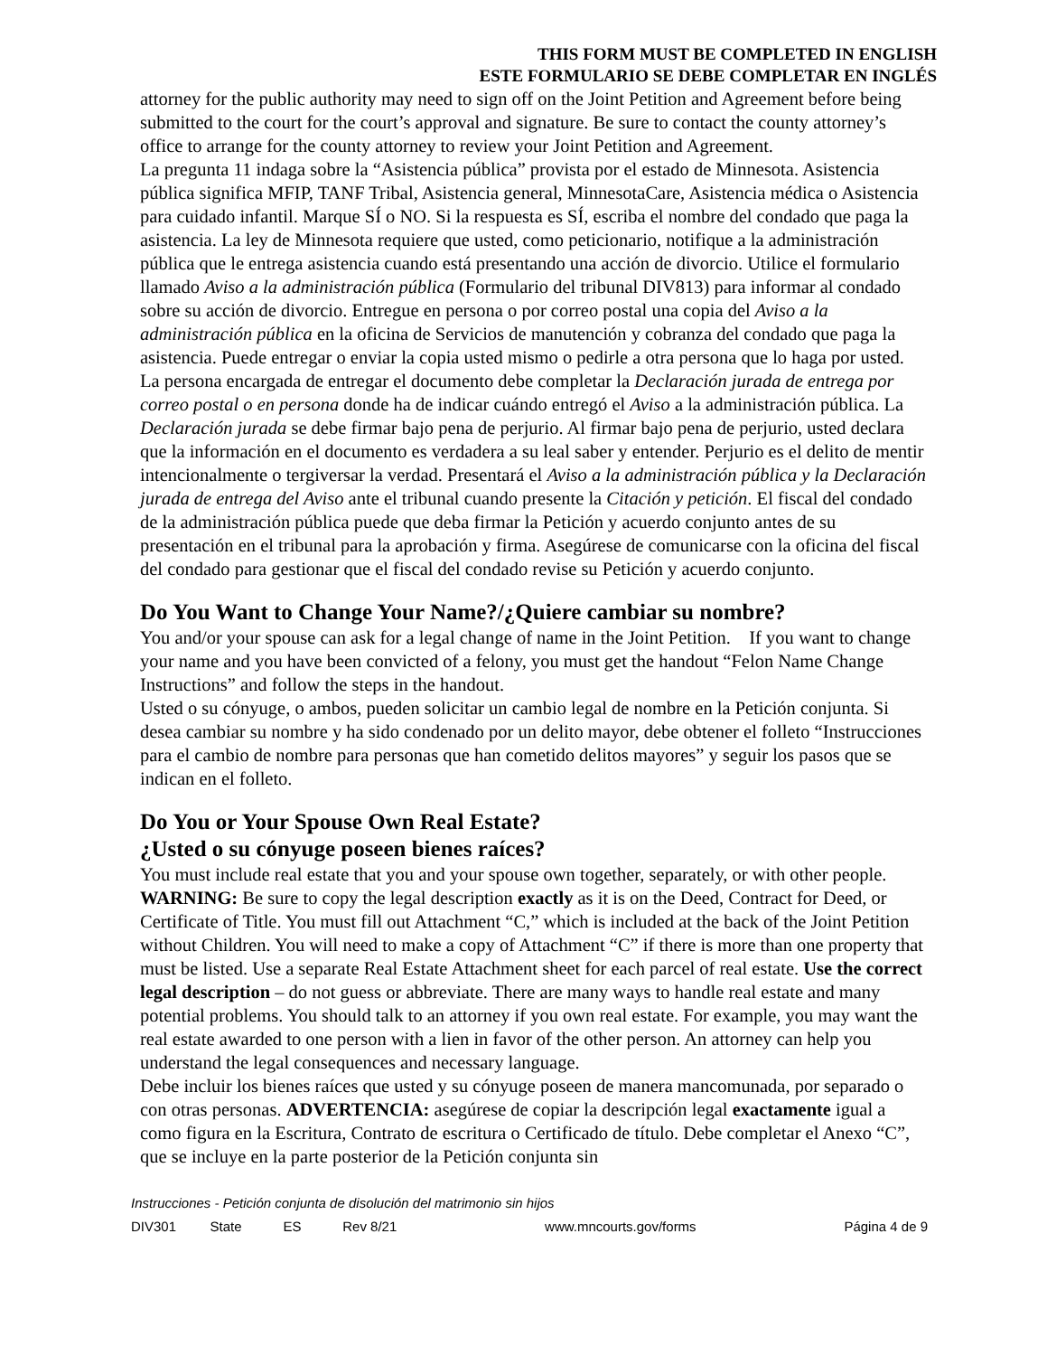THIS FORM MUST BE COMPLETED IN ENGLISH
ESTE FORMULARIO SE DEBE COMPLETAR EN INGLÉS
attorney for the public authority may need to sign off on the Joint Petition and Agreement before being submitted to the court for the court’s approval and signature. Be sure to contact the county attorney’s office to arrange for the county attorney to review your Joint Petition and Agreement.
La pregunta 11 indaga sobre la “Asistencia pública” provista por el estado de Minnesota. Asistencia pública significa MFIP, TANF Tribal, Asistencia general, MinnesotaCare, Asistencia médica o Asistencia para cuidado infantil. Marque SÍ o NO. Si la respuesta es SÍ, escriba el nombre del condado que paga la asistencia. La ley de Minnesota requiere que usted, como peticionario, notifique a la administración pública que le entrega asistencia cuando está presentando una acción de divorcio. Utilice el formulario llamado Aviso a la administración pública (Formulario del tribunal DIV813) para informar al condado sobre su acción de divorcio. Entregue en persona o por correo postal una copia del Aviso a la administración pública en la oficina de Servicios de manutención y cobranza del condado que paga la asistencia. Puede entregar o enviar la copia usted mismo o pedirle a otra persona que lo haga por usted. La persona encargada de entregar el documento debe completar la Declaración jurada de entrega por correo postal o en persona donde ha de indicar cuándo entregó el Aviso a la administración pública. La Declaración jurada se debe firmar bajo pena de perjurio. Al firmar bajo pena de perjurio, usted declara que la información en el documento es verdadera a su leal saber y entender. Perjurio es el delito de mentir intencionalmente o tergiversar la verdad. Presentará el Aviso a la administración pública y la Declaración jurada de entrega del Aviso ante el tribunal cuando presente la Citación y petición. El fiscal del condado de la administración pública puede que deba firmar la Petición y acuerdo conjunto antes de su presentación en el tribunal para la aprobación y firma. Asegúrese de comunicarse con la oficina del fiscal del condado para gestionar que el fiscal del condado revise su Petición y acuerdo conjunto.
Do You Want to Change Your Name?/¿Quiere cambiar su nombre?
You and/or your spouse can ask for a legal change of name in the Joint Petition. If you want to change your name and you have been convicted of a felony, you must get the handout “Felon Name Change Instructions” and follow the steps in the handout.
Usted o su cónyuge, o ambos, pueden solicitar un cambio legal de nombre en la Petición conjunta. Si desea cambiar su nombre y ha sido condenado por un delito mayor, debe obtener el folleto “Instrucciones para el cambio de nombre para personas que han cometido delitos mayores” y seguir los pasos que se indican en el folleto.
Do You or Your Spouse Own Real Estate?
¿Usted o su cónyuge poseen bienes raíces?
You must include real estate that you and your spouse own together, separately, or with other people. WARNING: Be sure to copy the legal description exactly as it is on the Deed, Contract for Deed, or Certificate of Title. You must fill out Attachment “C,” which is included at the back of the Joint Petition without Children. You will need to make a copy of Attachment “C” if there is more than one property that must be listed. Use a separate Real Estate Attachment sheet for each parcel of real estate. Use the correct legal description – do not guess or abbreviate. There are many ways to handle real estate and many potential problems. You should talk to an attorney if you own real estate. For example, you may want the real estate awarded to one person with a lien in favor of the other person. An attorney can help you understand the legal consequences and necessary language.
Debe incluir los bienes raíces que usted y su cónyuge poseen de manera mancomunada, por separado o con otras personas. ADVERTENCIA: asegúrese de copiar la descripción legal exactamente igual a como figura en la Escritura, Contrato de escritura o Certificado de título. Debe completar el Anexo “C”, que se incluye en la parte posterior de la Petición conjunta sin
Instrucciones - Petición conjunta de disolución del matrimonio sin hijos
DIV301 State ES Rev 8/21 www.mncourts.gov/forms Página 4 de 9